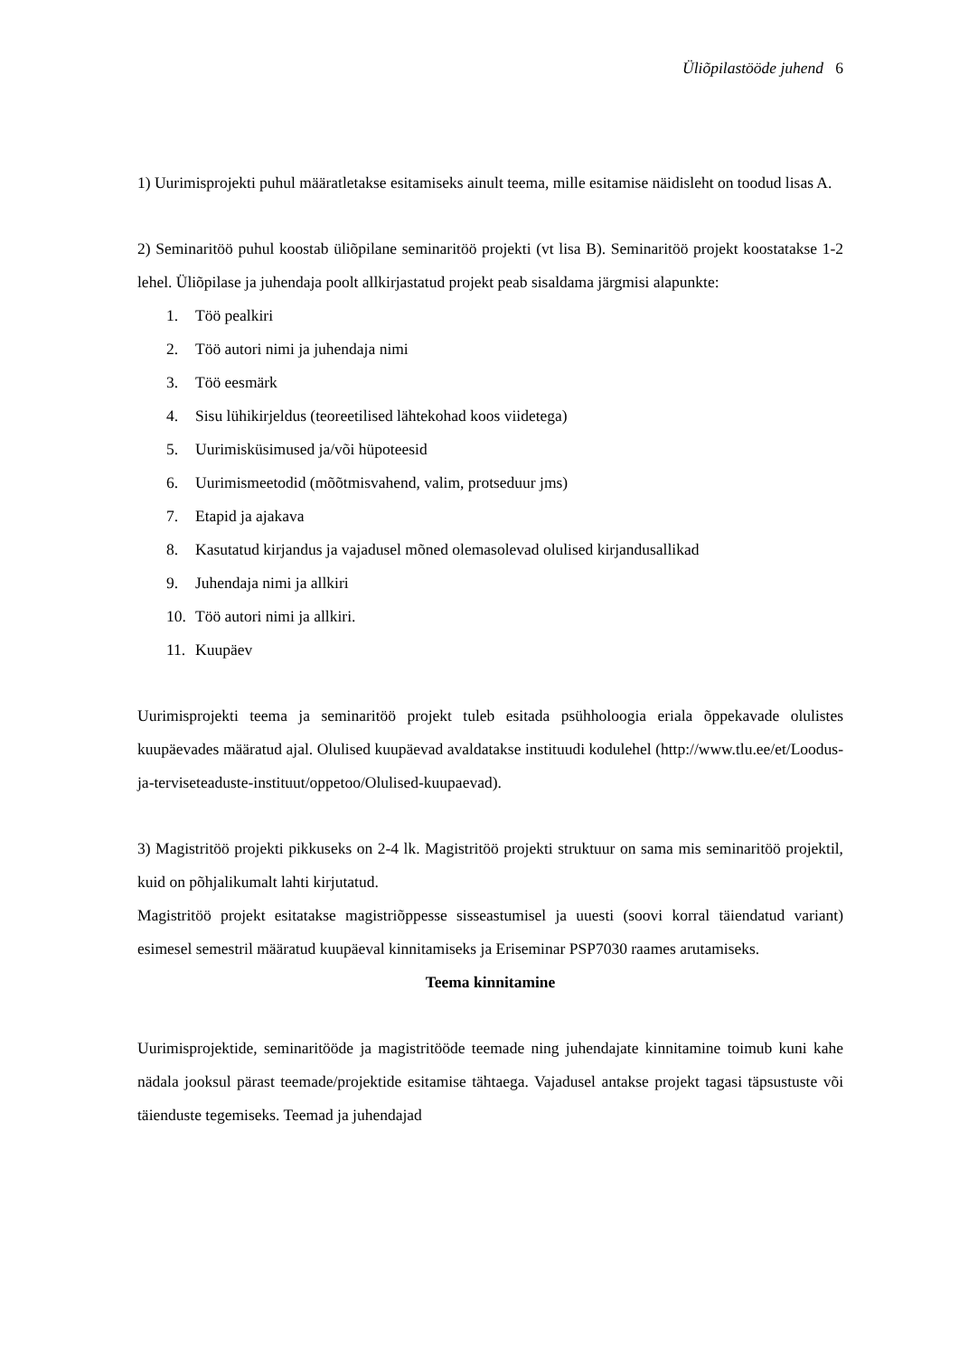Üliõpilastööde juhend 6
1) Uurimisprojekti puhul määratletakse esitamiseks ainult teema, mille esitamise näidisleht on toodud lisas A.
2) Seminaritöö puhul koostab üliõpilane seminaritöö projekti (vt lisa B). Seminaritöö projekt koostatakse 1-2 lehel. Üliõpilase ja juhendaja poolt allkirjastatud projekt peab sisaldama järgmisi alapunkte:
1. Töö pealkiri
2. Töö autori nimi ja juhendaja nimi
3. Töö eesmärk
4. Sisu lühikirjeldus (teoreetilised lähtekohad koos viidetega)
5. Uurimisküsimused ja/või hüpoteesid
6. Uurimismeetodid (mõõtmisvahend, valim, protseduur jms)
7. Etapid ja ajakava
8. Kasutatud kirjandus ja vajadusel mõned olemasolevad olulised kirjandusallikad
9. Juhendaja nimi ja allkiri
10. Töö autori nimi ja allkiri.
11. Kuupäev
Uurimisprojekti teema ja seminaritöö projekt tuleb esitada psühholoogia eriala õppekavade olulistes kuupäevades määratud ajal. Olulised kuupäevad avaldatakse instituudi kodulehel (http://www.tlu.ee/et/Loodus-ja-terviseteaduste-instituut/oppetoo/Olulised-kuupaevad).
3) Magistritöö projekti pikkuseks on 2-4 lk. Magistritöö projekti struktuur on sama mis seminaritöö projektil, kuid on põhjalikumalt lahti kirjutatud.
Magistritöö projekt esitatakse magistriõppesse sisseastumisel ja uuesti (soovi korral täiendatud variant) esimesel semestril määratud kuupäeval kinnitamiseks ja Eriseminar PSP7030 raames arutamiseks.
Teema kinnitamine
Uurimisprojektide, seminaritööde ja magistritööde teemade ning juhendajate kinnitamine toimub kuni kahe nädala jooksul pärast teemade/projektide esitamise tähtaega. Vajadusel antakse projekt tagasi täpsustuste või täienduste tegemiseks. Teemad ja juhendajad